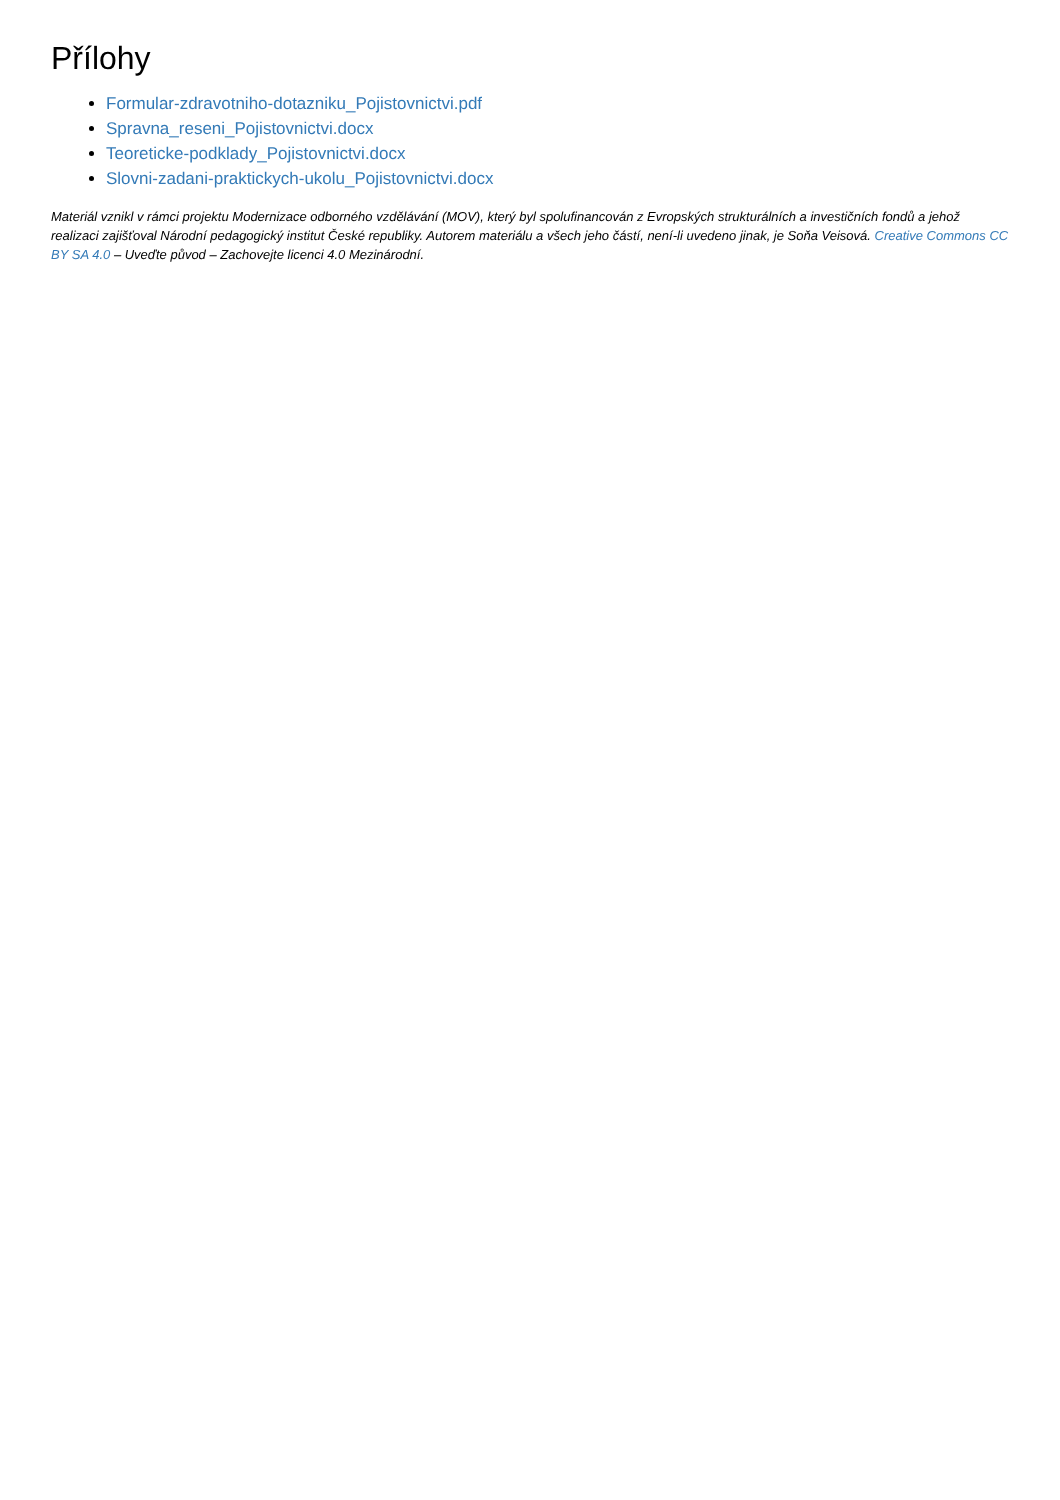Přílohy
Formular-zdravotniho-dotazniku_Pojistovnictvi.pdf
Spravna_reseni_Pojistovnictvi.docx
Teoreticke-podklady_Pojistovnictvi.docx
Slovni-zadani-praktickych-ukolu_Pojistovnictvi.docx
Materiál vznikl v rámci projektu Modernizace odborného vzdělávání (MOV), který byl spolufinancován z Evropských strukturálních a investičních fondů a jehož realizaci zajišťoval Národní pedagogický institut České republiky. Autorem materiálu a všech jeho částí, není-li uvedeno jinak, je Soňa Veisová. Creative Commons CC BY SA 4.0 – Uveďte původ – Zachovejte licenci 4.0 Mezinárodní.